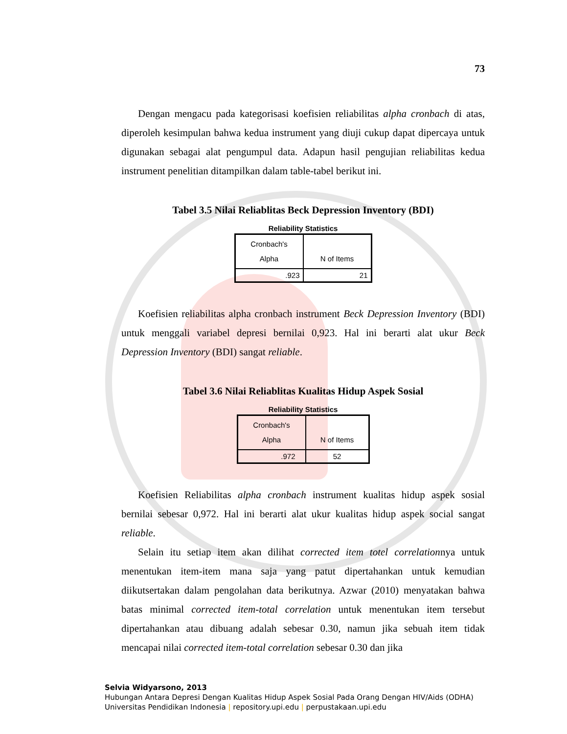73
Dengan mengacu pada kategorisasi koefisien reliabilitas alpha cronbach di atas, diperoleh kesimpulan bahwa kedua instrument yang diuji cukup dapat dipercaya untuk digunakan sebagai alat pengumpul data. Adapun hasil pengujian reliabilitas kedua instrument penelitian ditampilkan dalam table-tabel berikut ini.
Tabel 3.5 Nilai Reliablitas Beck Depression Inventory (BDI)
Reliability Statistics
| Cronbach's Alpha | N of Items |
| --- | --- |
| .923 | 21 |
Koefisien reliabilitas alpha cronbach instrument Beck Depression Inventory (BDI) untuk menggali variabel depresi bernilai 0,923. Hal ini berarti alat ukur Beck Depression Inventory (BDI) sangat reliable.
Tabel 3.6 Nilai Reliablitas Kualitas Hidup Aspek Sosial
Reliability Statistics
| Cronbach's Alpha | N of Items |
| --- | --- |
| .972 | 52 |
Koefisien Reliabilitas alpha cronbach instrument kualitas hidup aspek sosial bernilai sebesar 0,972. Hal ini berarti alat ukur kualitas hidup aspek social sangat reliable.
Selain itu setiap item akan dilihat corrected item totel correlationnya untuk menentukan item-item mana saja yang patut dipertahankan untuk kemudian diikutsertakan dalam pengolahan data berikutnya. Azwar (2010) menyatakan bahwa batas minimal corrected item-total correlation untuk menentukan item tersebut dipertahankan atau dibuang adalah sebesar 0.30, namun jika sebuah item tidak mencapai nilai corrected item-total correlation sebesar 0.30 dan jika
Selvia Widyarsono, 2013
Hubungan Antara Depresi Dengan Kualitas Hidup Aspek Sosial Pada Orang Dengan HIV/Aids (ODHA)
Universitas Pendidikan Indonesia | repository.upi.edu | perpustakaan.upi.edu